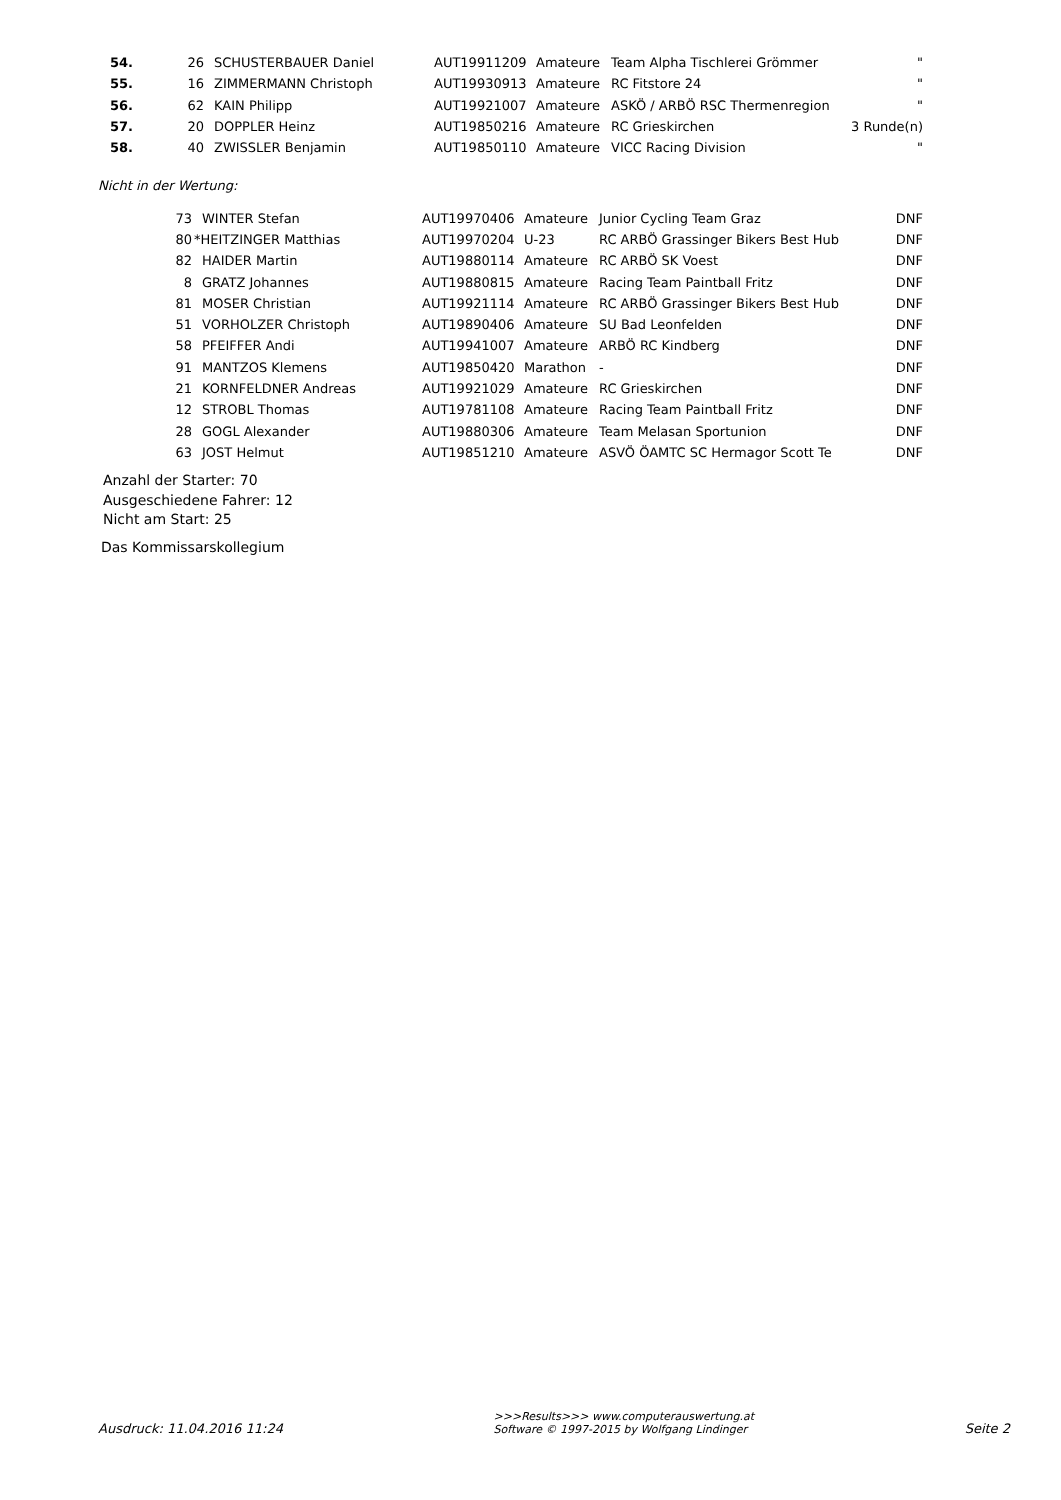| 54. | 26 | SCHUSTERBAUER Daniel | AUT19911209 | Amateure | Team Alpha Tischlerei Grömmer | " |
| 55. | 16 | ZIMMERMANN Christoph | AUT19930913 | Amateure | RC Fitstore 24 | " |
| 56. | 62 | KAIN Philipp | AUT19921007 | Amateure | ASKÖ / ARBÖ RSC Thermenregion | " |
| 57. | 20 | DOPPLER Heinz | AUT19850216 | Amateure | RC Grieskirchen | 3 Runde(n) |
| 58. | 40 | ZWISSLER Benjamin | AUT19850110 | Amateure | VICC Racing Division | " |
Nicht in der Wertung:
| | 73 | WINTER Stefan | AUT19970406 | Amateure | Junior Cycling Team Graz | DNF |
| | 80 | *HEITZINGER Matthias | AUT19970204 | U-23 | RC ARBÖ Grassinger Bikers Best Hub | DNF |
| | 82 | HAIDER Martin | AUT19880114 | Amateure | RC ARBÖ SK Voest | DNF |
| | 8 | GRATZ Johannes | AUT19880815 | Amateure | Racing Team Paintball Fritz | DNF |
| | 81 | MOSER Christian | AUT19921114 | Amateure | RC ARBÖ Grassinger Bikers Best Hub | DNF |
| | 51 | VORHOLZER Christoph | AUT19890406 | Amateure | SU Bad Leonfelden | DNF |
| | 58 | PFEIFFER Andi | AUT19941007 | Amateure | ARBÖ RC Kindberg | DNF |
| | 91 | MANTZOS Klemens | AUT19850420 | Marathon | - | DNF |
| | 21 | KORNFELDNER Andreas | AUT19921029 | Amateure | RC Grieskirchen | DNF |
| | 12 | STROBL Thomas | AUT19781108 | Amateure | Racing Team Paintball Fritz | DNF |
| | 28 | GOGL Alexander | AUT19880306 | Amateure | Team Melasan Sportunion | DNF |
| | 63 | JOST Helmut | AUT19851210 | Amateure | ASVÖ ÖAMTC SC Hermagor Scott Te | DNF |
Anzahl der Starter: 70
Ausgeschiedene Fahrer: 12
Nicht am Start: 25
Das Kommissarskollegium
Ausdruck: 11.04.2016 11:24
>>>Results>>> www.computerauswertung.at
Software © 1997-2015 by Wolfgang Lindinger
Seite 2